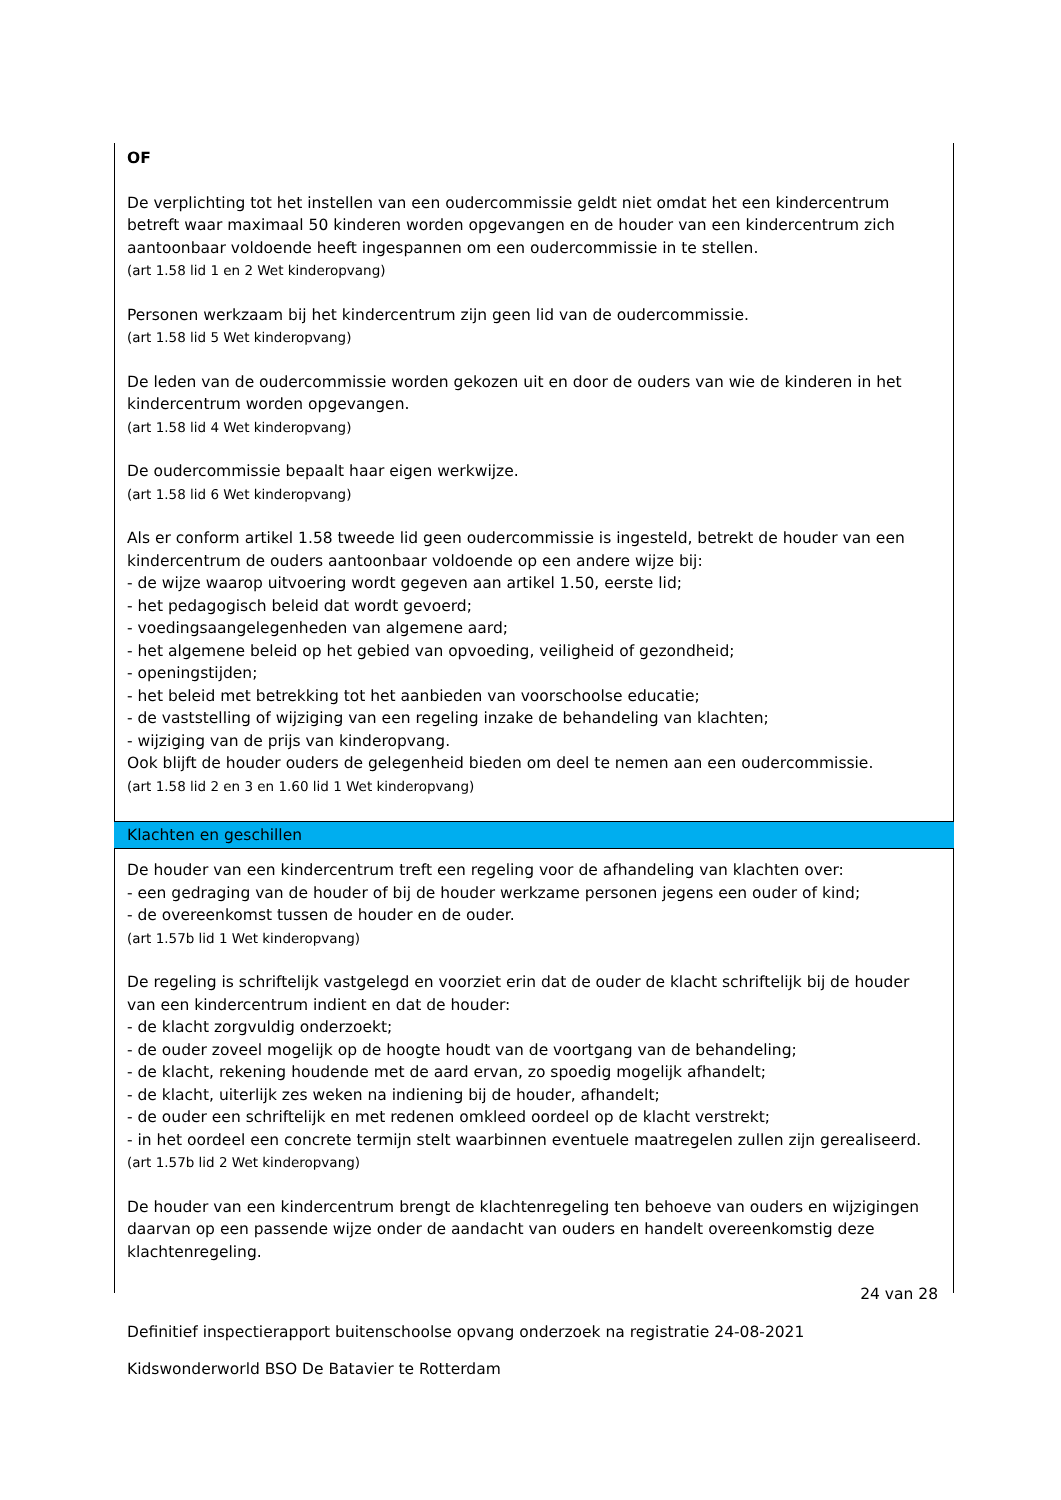OF
De verplichting tot het instellen van een oudercommissie geldt niet omdat het een kindercentrum betreft waar maximaal 50 kinderen worden opgevangen en de houder van een kindercentrum zich aantoonbaar voldoende heeft ingespannen om een oudercommissie in te stellen.
(art 1.58 lid 1 en 2 Wet kinderopvang)
Personen werkzaam bij het kindercentrum zijn geen lid van de oudercommissie.
(art 1.58 lid 5 Wet kinderopvang)
De leden van de oudercommissie worden gekozen uit en door de ouders van wie de kinderen in het kindercentrum worden opgevangen.
(art 1.58 lid 4 Wet kinderopvang)
De oudercommissie bepaalt haar eigen werkwijze.
(art 1.58 lid 6 Wet kinderopvang)
Als er conform artikel 1.58 tweede lid geen oudercommissie is ingesteld, betrekt de houder van een kindercentrum de ouders aantoonbaar voldoende op een andere wijze bij:
- de wijze waarop uitvoering wordt gegeven aan artikel 1.50, eerste lid;
- het pedagogisch beleid dat wordt gevoerd;
- voedingsaangelegenheden van algemene aard;
- het algemene beleid op het gebied van opvoeding, veiligheid of gezondheid;
- openingstijden;
- het beleid met betrekking tot het aanbieden van voorschoolse educatie;
- de vaststelling of wijziging van een regeling inzake de behandeling van klachten;
- wijziging van de prijs van kinderopvang.
Ook blijft de houder ouders de gelegenheid bieden om deel te nemen aan een oudercommissie.
(art 1.58 lid 2 en 3 en 1.60 lid 1 Wet kinderopvang)
Klachten en geschillen
De houder van een kindercentrum treft een regeling voor de afhandeling van klachten over:
- een gedraging van de houder of bij de houder werkzame personen jegens een ouder of kind;
- de overeenkomst tussen de houder en de ouder.
(art 1.57b lid 1 Wet kinderopvang)
De regeling is schriftelijk vastgelegd en voorziet erin dat de ouder de klacht schriftelijk bij de houder van een kindercentrum indient en dat de houder:
- de klacht zorgvuldig onderzoekt;
- de ouder zoveel mogelijk op de hoogte houdt van de voortgang van de behandeling;
- de klacht, rekening houdende met de aard ervan, zo spoedig mogelijk afhandelt;
- de klacht, uiterlijk zes weken na indiening bij de houder, afhandelt;
- de ouder een schriftelijk en met redenen omkleed oordeel op de klacht verstrekt;
- in het oordeel een concrete termijn stelt waarbinnen eventuele maatregelen zullen zijn gerealiseerd.
(art 1.57b lid 2 Wet kinderopvang)
De houder van een kindercentrum brengt de klachtenregeling ten behoeve van ouders en wijzigingen daarvan op een passende wijze onder de aandacht van ouders en handelt overeenkomstig deze klachtenregeling.
24 van 28
Definitief inspectierapport buitenschoolse opvang onderzoek na registratie 24-08-2021
Kidswonderworld BSO De Batavier te Rotterdam